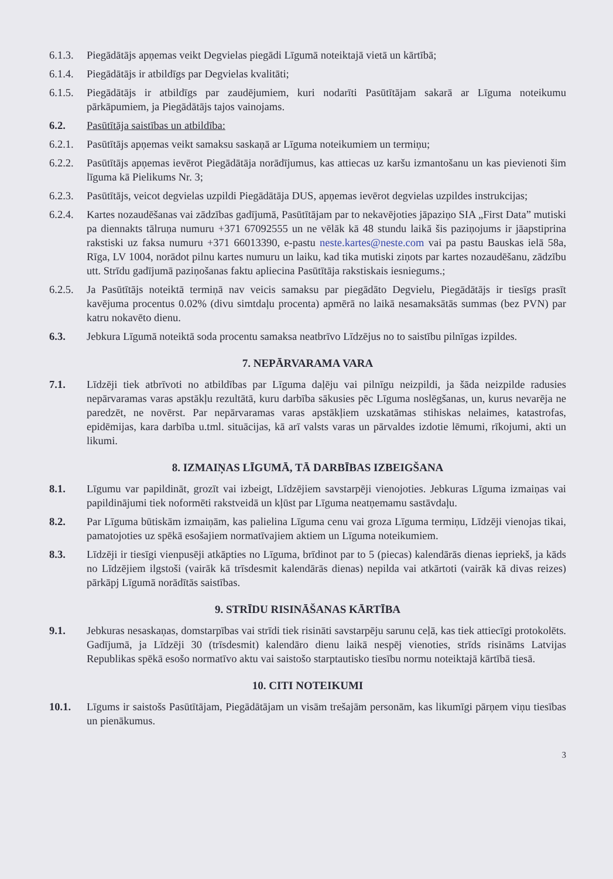6.1.3.
Piegādātājs apņemas veikt Degvielas piegādi Līgumā noteiktajā vietā un kārtībā;
6.1.4.
Piegādātājs ir atbildīgs par Degvielas kvalitāti;
6.1.5.
Piegādātājs ir atbildīgs par zaudējumiem, kuri nodarīti Pasūtītājam sakarā ar Līguma noteikumu pārkāpumiem, ja Piegādātājs tajos vainojams.
6.2. Pasūtītāja saistības un atbildība:
6.2.1.
Pasūtītājs apņemas veikt samaksu saskaņā ar Līguma noteikumiem un termiņu;
6.2.2.
Pasūtītājs apņemas ievērot Piegādātāja norādījumus, kas attiecas uz karšu izmantošanu un kas pievienoti šim līguma kā Pielikums Nr. 3;
6.2.3.
Pasūtītājs, veicot degvielas uzpildi Piegādātāja DUS, apņemas ievērot degvielas uzpildes instrukcijas;
6.2.4.
Kartes nozaudēšanas vai zādzības gadījumā, Pasūtītājam par to nekavējoties jāpaziņo SIA „First Data” mutiski pa diennakts tālruņa numuru +371 67092555 un ne vēlāk kā 48 stundu laikā šis paziņojums ir jāapstiprina rakstiski uz faksa numuru +371 66013390, e-pastu neste.kartes@neste.com vai pa pastu Bauskas ielā 58a, Rīga, LV 1004, norādot pilnu kartes numuru un laiku, kad tika mutiski ziņots par kartes nozaudēšanu, zādzību utt. Strīdu gadījumā paziņošanas faktu apliecina Pasūtītāja rakstiskais iesniegums.;
6.2.5.
Ja Pasūtītājs noteiktā termiņā nav veicis samaksu par piegādāto Degvielu, Piegādātājs ir tiesīgs prasīt kavējuma procentus 0.02% (divu simtdaļu procenta) apmērā no laikā nesamaksātās summas (bez PVN) par katru nokavēto dienu.
6.3. Jebkura Līgumā noteiktā soda procentu samaksa neatbrīvo Līdzējus no to saistību pilnīgas izpildes.
7. NEPĀRVARAMA VARA
7.1. Līdzēji tiek atbrīvoti no atbildības par Līguma daļēju vai pilnīgu neizpildi, ja šāda neizpilde radusies nepārvaramas varas apstākļu rezultātā, kuru darbība sākusies pēc Līguma noslēgšanas, un, kurus nevarēja ne paredzēt, ne novērst. Par nepārvaramas varas apstākļiem uzskatāmas stihiskas nelaimes, katastrofas, epidēmijas, kara darbība u.tml. situācijas, kā arī valsts varas un pārvaldes izdotie lēmumi, rīkojumi, akti un likumi.
8. IZMAIŅAS LĪGUMĀ, TĀ DARBĪBAS IZBEIGŠANA
8.1. Līgumu var papildināt, grozīt vai izbeigt, Līdzējiem savstarpēji vienojoties. Jebkuras Līguma izmaiņas vai papildinājumi tiek noformēti rakstveidā un kļūst par Līguma neatņemamu sastāvdaļu.
8.2. Par Līguma būtiskām izmaiņām, kas palielina Līguma cenu vai groza Līguma termiņu, Līdzēji vienojas tikai, pamatojoties uz spēkā esošajiem normatīvajiem aktiem un Līguma noteikumiem.
8.3. Līdzēji ir tiesīgi vienpusēji atkāpties no Līguma, brīdinot par to 5 (piecas) kalendārās dienas iepriekš, ja kāds no Līdzējiem ilgstoši (vairāk kā trīsdesmit kalendārās dienas) nepilda vai atkārtoti (vairāk kā divas reizes) pārkāpj Līgumā norādītās saistības.
9. STRĪDU RISINĀŠANAS KĀRTĪBA
9.1. Jebkuras nesaskaņas, domstarpības vai strīdi tiek risināti savstarpēju sarunu ceļā, kas tiek attiecīgi protokolēts. Gadījumā, ja Līdzēji 30 (trīsdesmit) kalendāro dienu laikā nespēj vienoties, strīds risināms Latvijas Republikas spēkā esošo normatīvo aktu vai saistošo starptautisko tiesību normu noteiktajā kārtībā tiesā.
10. CITI NOTEIKUMI
10.1. Līgums ir saistošs Pasūtītājam, Piegādātājam un visām trešajām personām, kas likumīgi pārņem viņu tiesības un pienākumus.
3